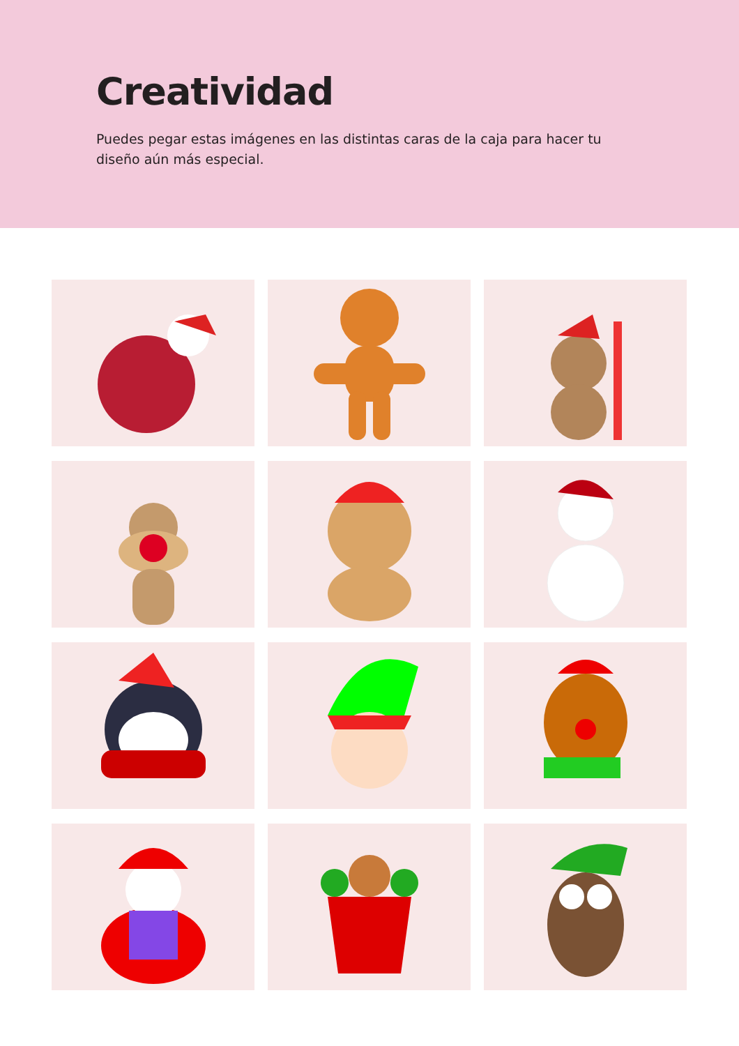Creatividad
Puedes pegar estas imágenes en las distintas caras de la caja para hacer tu diseño aún más especial.